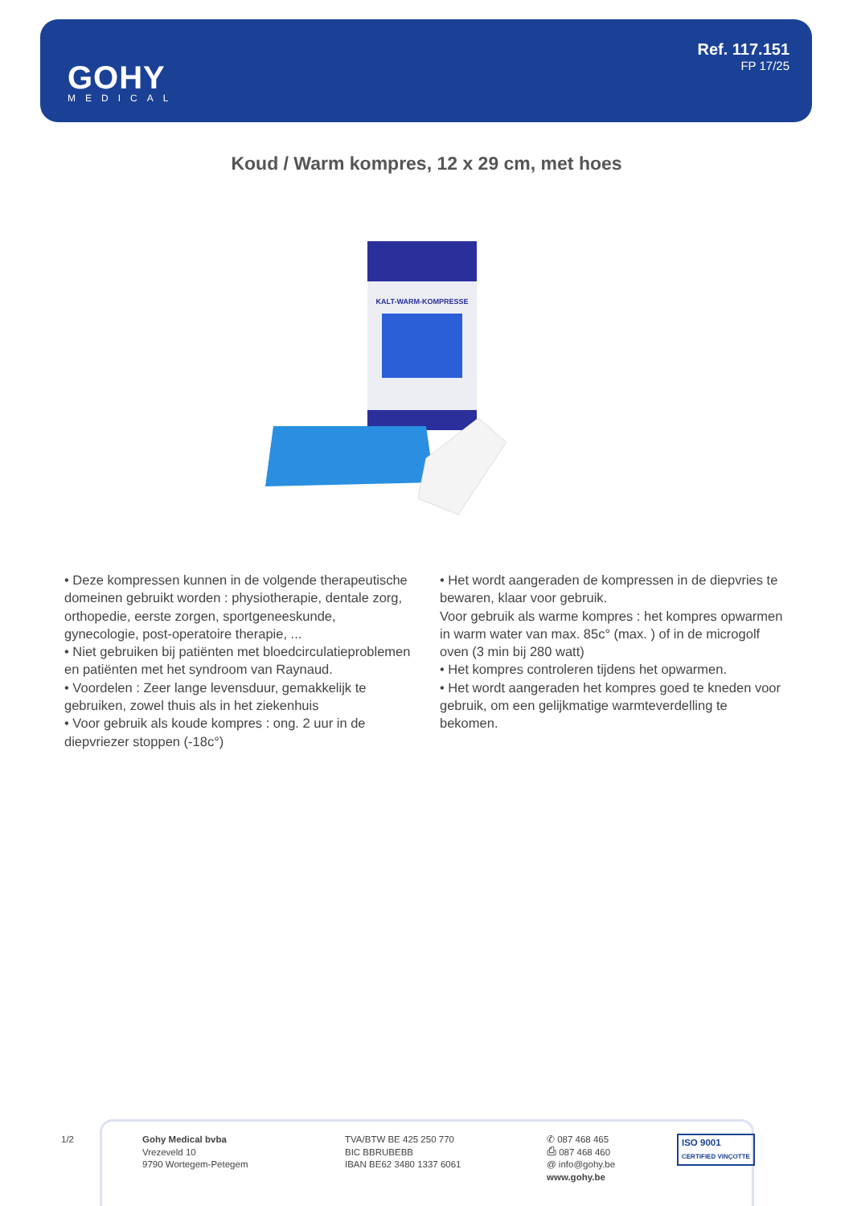GOHY
MEDICAL
Ref. 117.151
FP 17/25
Koud / Warm kompres, 12 x 29 cm, met hoes
KALT-WARM-KOMPRESSE
• Deze kompressen kunnen in de volgende therapeutische domeinen gebruikt worden : physiotherapie, dentale zorg, orthopedie, eerste zorgen, sportgeneeskunde, gynecologie, post-operatoire therapie, ...
• Niet gebruiken bij patiënten met bloedcirculatieproblemen en patiënten met het syndroom van Raynaud.
• Voordelen : Zeer lange levensduur, gemakkelijk te gebruiken, zowel thuis als in het ziekenhuis
• Voor gebruik als koude kompres : ong. 2 uur in de diepvriezer stoppen (-18c°)
• Het wordt aangeraden de kompressen in de diepvries te bewaren, klaar voor gebruik.
Voor gebruik als warme kompres : het kompres opwarmen in warm water van max. 85c° (max. ) of in de microgolf oven (3 min bij 280 watt)
• Het kompres controleren tijdens het opwarmen.
• Het wordt aangeraden het kompres goed te kneden voor gebruik, om een gelijkmatige warmteverdelling te bekomen.
1/2
Gohy Medical bvba
Vrezeveld 10
9790 Wortegem-Petegem
TVA/BTW BE 425 250 770
BIC BBRUBEBB
IBAN BE62 3480 1337 6061
✆ 087 468 465
⎙ 087 468 460
@ info@gohy.be
www.gohy.be
ISO 9001
CERTIFIED VINÇOTTE